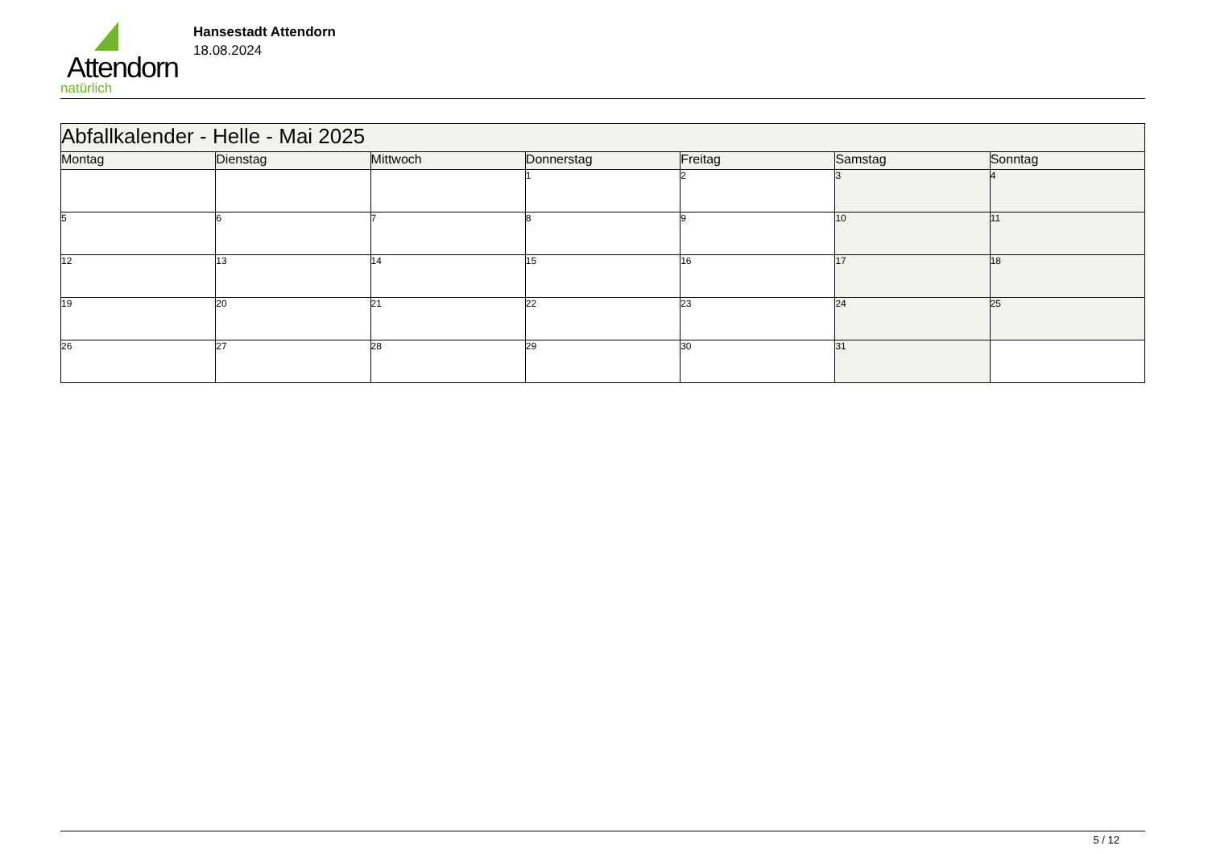Attendorn
natürlich
Hansestadt Attendorn
18.08.2024
| Abfallkalender - Helle - Mai 2025 | | | | | | |
| Montag | Dienstag | Mittwoch | Donnerstag | Freitag | Samstag | Sonntag |
| | | | 1 | 2 | 3 | 4 |
| 5 | 6 | 7 | 8 | 9 | 10 | 11 |
| 12 | 13 | 14 | 15 | 16 | 17 | 18 |
| 19 | 20 | 21 | 22 | 23 | 24 | 25 |
| 26 | 27 | 28 | 29 | 30 | 31 | |
5 / 12